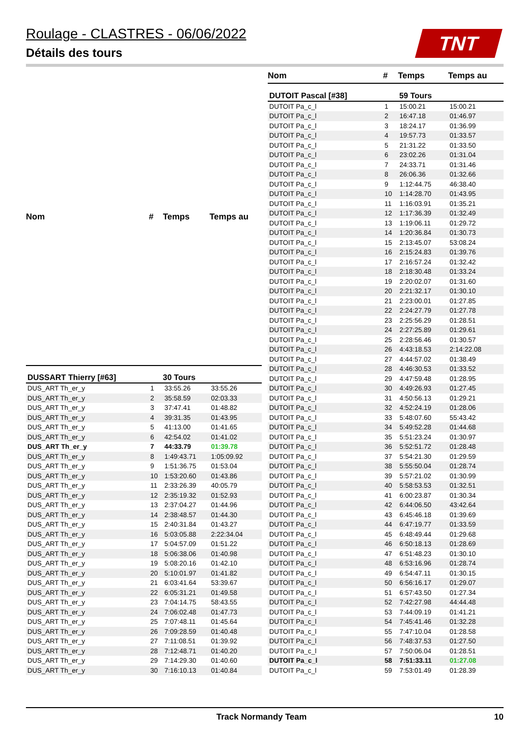Roulage - CLASTRES - 06/06/2022
Détails des tours
TNT
| Nom | # | Temps | Temps au |
| --- | --- | --- | --- |
| DUSSART Thierry [#63] | 30 Tours | | |
| DUS_ART Th_er_y | 1 | 33:55.26 | 33:55.26 |
| DUS_ART Th_er_y | 2 | 35:58.59 | 02:03.33 |
| DUS_ART Th_er_y | 3 | 37:47.41 | 01:48.82 |
| DUS_ART Th_er_y | 4 | 39:31.35 | 01:43.95 |
| DUS_ART Th_er_y | 5 | 41:13.00 | 01:41.65 |
| DUS_ART Th_er_y | 6 | 42:54.02 | 01:41.02 |
| DUS_ART Th_er_y | 7 | 44:33.79 | 01:39.78 |
| DUS_ART Th_er_y | 8 | 1:49:43.71 | 1:05:09.92 |
| DUS_ART Th_er_y | 9 | 1:51:36.75 | 01:53.04 |
| DUS_ART Th_er_y | 10 | 1:53:20.60 | 01:43.86 |
| DUS_ART Th_er_y | 11 | 2:33:26.39 | 40:05.79 |
| DUS_ART Th_er_y | 12 | 2:35:19.32 | 01:52.93 |
| DUS_ART Th_er_y | 13 | 2:37:04.27 | 01:44.96 |
| DUS_ART Th_er_y | 14 | 2:38:48.57 | 01:44.30 |
| DUS_ART Th_er_y | 15 | 2:40:31.84 | 01:43.27 |
| DUS_ART Th_er_y | 16 | 5:03:05.88 | 2:22:34.04 |
| DUS_ART Th_er_y | 17 | 5:04:57.09 | 01:51.22 |
| DUS_ART Th_er_y | 18 | 5:06:38.06 | 01:40.98 |
| DUS_ART Th_er_y | 19 | 5:08:20.16 | 01:42.10 |
| DUS_ART Th_er_y | 20 | 5:10:01.97 | 01:41.82 |
| DUS_ART Th_er_y | 21 | 6:03:41.64 | 53:39.67 |
| DUS_ART Th_er_y | 22 | 6:05:31.21 | 01:49.58 |
| DUS_ART Th_er_y | 23 | 7:04:14.75 | 58:43.55 |
| DUS_ART Th_er_y | 24 | 7:06:02.48 | 01:47.73 |
| DUS_ART Th_er_y | 25 | 7:07:48.11 | 01:45.64 |
| DUS_ART Th_er_y | 26 | 7:09:28.59 | 01:40.48 |
| DUS_ART Th_er_y | 27 | 7:11:08.51 | 01:39.92 |
| DUS_ART Th_er_y | 28 | 7:12:48.71 | 01:40.20 |
| DUS_ART Th_er_y | 29 | 7:14:29.30 | 01:40.60 |
| DUS_ART Th_er_y | 30 | 7:16:10.13 | 01:40.84 |
| Nom | # | Temps | Temps au |
| --- | --- | --- | --- |
| DUTOIT Pascal [#38] | 59 Tours | | |
| DUTOIT Pa_c_l | 1 | 15:00.21 | 15:00.21 |
| DUTOIT Pa_c_l | 2 | 16:47.18 | 01:46.97 |
| DUTOIT Pa_c_l | 3 | 18:24.17 | 01:36.99 |
| DUTOIT Pa_c_l | 4 | 19:57.73 | 01:33.57 |
| DUTOIT Pa_c_l | 5 | 21:31.22 | 01:33.50 |
| DUTOIT Pa_c_l | 6 | 23:02.26 | 01:31.04 |
| DUTOIT Pa_c_l | 7 | 24:33.71 | 01:31.46 |
| DUTOIT Pa_c_l | 8 | 26:06.36 | 01:32.66 |
| DUTOIT Pa_c_l | 9 | 1:12:44.75 | 46:38.40 |
| DUTOIT Pa_c_l | 10 | 1:14:28.70 | 01:43.95 |
| DUTOIT Pa_c_l | 11 | 1:16:03.91 | 01:35.21 |
| DUTOIT Pa_c_l | 12 | 1:17:36.39 | 01:32.49 |
| DUTOIT Pa_c_l | 13 | 1:19:06.11 | 01:29.72 |
| DUTOIT Pa_c_l | 14 | 1:20:36.84 | 01:30.73 |
| DUTOIT Pa_c_l | 15 | 2:13:45.07 | 53:08.24 |
| DUTOIT Pa_c_l | 16 | 2:15:24.83 | 01:39.76 |
| DUTOIT Pa_c_l | 17 | 2:16:57.24 | 01:32.42 |
| DUTOIT Pa_c_l | 18 | 2:18:30.48 | 01:33.24 |
| DUTOIT Pa_c_l | 19 | 2:20:02.07 | 01:31.60 |
| DUTOIT Pa_c_l | 20 | 2:21:32.17 | 01:30.10 |
| DUTOIT Pa_c_l | 21 | 2:23:00.01 | 01:27.85 |
| DUTOIT Pa_c_l | 22 | 2:24:27.79 | 01:27.78 |
| DUTOIT Pa_c_l | 23 | 2:25:56.29 | 01:28.51 |
| DUTOIT Pa_c_l | 24 | 2:27:25.89 | 01:29.61 |
| DUTOIT Pa_c_l | 25 | 2:28:56.46 | 01:30.57 |
| DUTOIT Pa_c_l | 26 | 4:43:18.53 | 2:14:22.08 |
| DUTOIT Pa_c_l | 27 | 4:44:57.02 | 01:38.49 |
| DUTOIT Pa_c_l | 28 | 4:46:30.53 | 01:33.52 |
| DUTOIT Pa_c_l | 29 | 4:47:59.48 | 01:28.95 |
| DUTOIT Pa_c_l | 30 | 4:49:26.93 | 01:27.45 |
| DUTOIT Pa_c_l | 31 | 4:50:56.13 | 01:29.21 |
| DUTOIT Pa_c_l | 32 | 4:52:24.19 | 01:28.06 |
| DUTOIT Pa_c_l | 33 | 5:48:07.60 | 55:43.42 |
| DUTOIT Pa_c_l | 34 | 5:49:52.28 | 01:44.68 |
| DUTOIT Pa_c_l | 35 | 5:51:23.24 | 01:30.97 |
| DUTOIT Pa_c_l | 36 | 5:52:51.72 | 01:28.48 |
| DUTOIT Pa_c_l | 37 | 5:54:21.30 | 01:29.59 |
| DUTOIT Pa_c_l | 38 | 5:55:50.04 | 01:28.74 |
| DUTOIT Pa_c_l | 39 | 5:57:21.02 | 01:30.99 |
| DUTOIT Pa_c_l | 40 | 5:58:53.53 | 01:32.51 |
| DUTOIT Pa_c_l | 41 | 6:00:23.87 | 01:30.34 |
| DUTOIT Pa_c_l | 42 | 6:44:06.50 | 43:42.64 |
| DUTOIT Pa_c_l | 43 | 6:45:46.18 | 01:39.69 |
| DUTOIT Pa_c_l | 44 | 6:47:19.77 | 01:33.59 |
| DUTOIT Pa_c_l | 45 | 6:48:49.44 | 01:29.68 |
| DUTOIT Pa_c_l | 46 | 6:50:18.13 | 01:28.69 |
| DUTOIT Pa_c_l | 47 | 6:51:48.23 | 01:30.10 |
| DUTOIT Pa_c_l | 48 | 6:53:16.96 | 01:28.74 |
| DUTOIT Pa_c_l | 49 | 6:54:47.11 | 01:30.15 |
| DUTOIT Pa_c_l | 50 | 6:56:16.17 | 01:29.07 |
| DUTOIT Pa_c_l | 51 | 6:57:43.50 | 01:27.34 |
| DUTOIT Pa_c_l | 52 | 7:42:27.98 | 44:44.48 |
| DUTOIT Pa_c_l | 53 | 7:44:09.19 | 01:41.21 |
| DUTOIT Pa_c_l | 54 | 7:45:41.46 | 01:32.28 |
| DUTOIT Pa_c_l | 55 | 7:47:10.04 | 01:28.58 |
| DUTOIT Pa_c_l | 56 | 7:48:37.53 | 01:27.50 |
| DUTOIT Pa_c_l | 57 | 7:50:06.04 | 01:28.51 |
| DUTOIT Pa_c_l | 58 | 7:51:33.11 | 01:27.08 |
| DUTOIT Pa_c_l | 59 | 7:53:01.49 | 01:28.39 |
Track Normandy Team 10